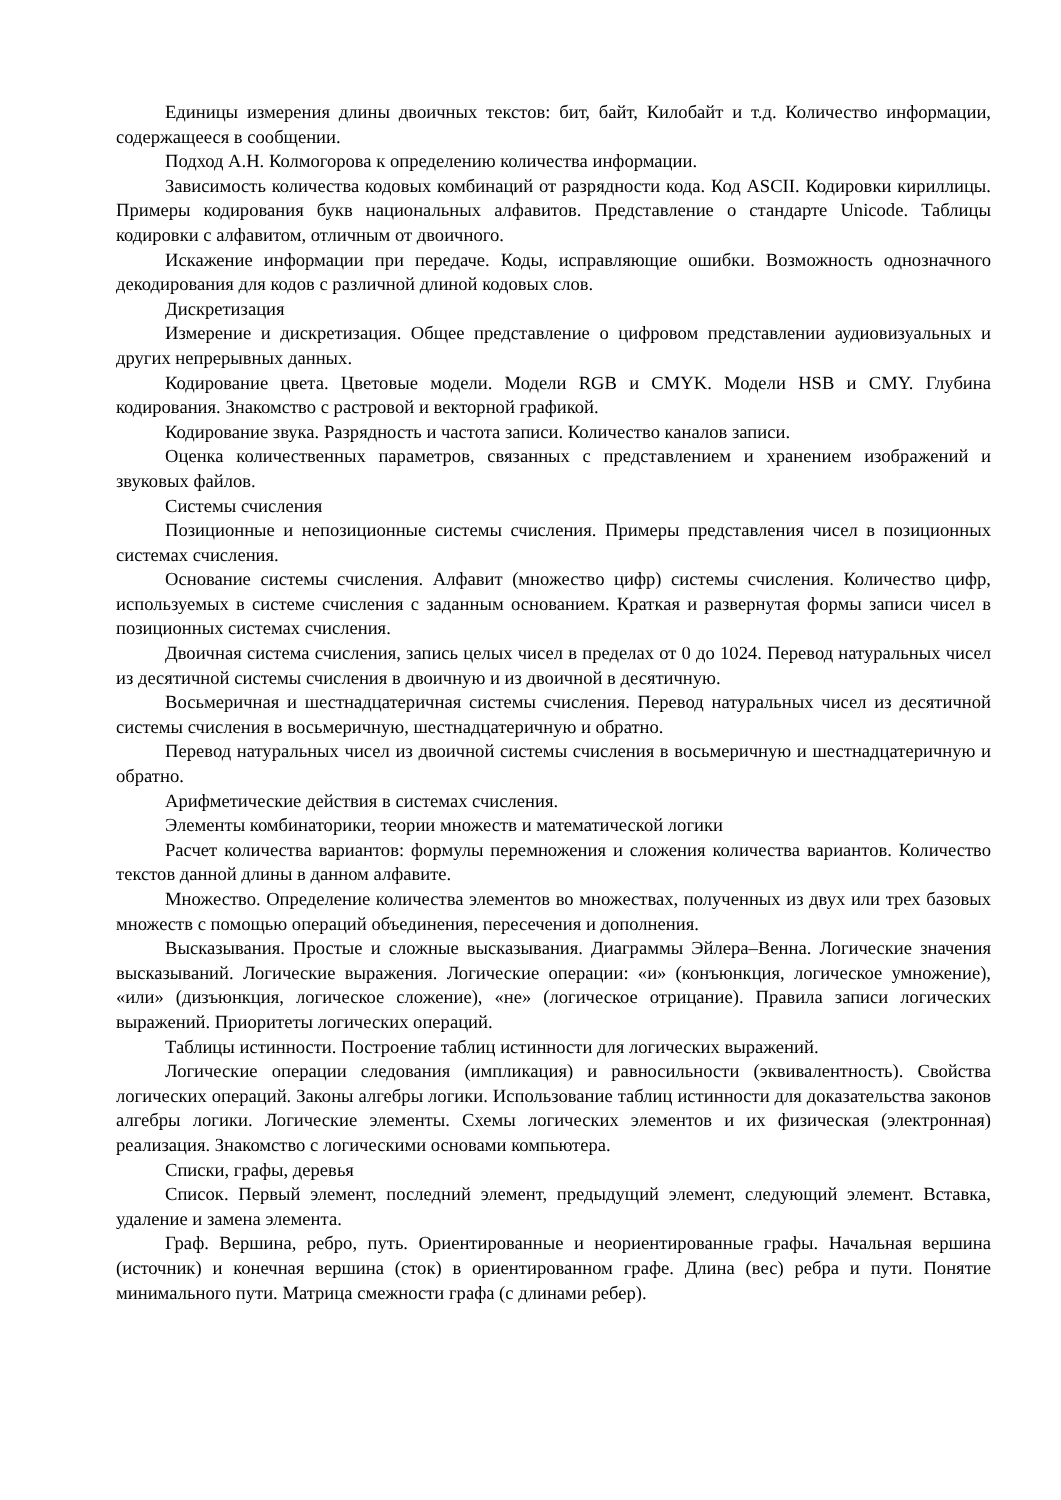Единицы измерения длины двоичных текстов: бит, байт, Килобайт и т.д. Количество информации, содержащееся в сообщении.
Подход А.Н. Колмогорова к определению количества информации.
Зависимость количества кодовых комбинаций от разрядности кода. Код ASCII. Кодировки кириллицы. Примеры кодирования букв национальных алфавитов. Представление о стандарте Unicode. Таблицы кодировки с алфавитом, отличным от двоичного.
Искажение информации при передаче. Коды, исправляющие ошибки. Возможность однозначного декодирования для кодов с различной длиной кодовых слов.
Дискретизация
Измерение и дискретизация. Общее представление о цифровом представлении аудиовизуальных и других непрерывных данных.
Кодирование цвета. Цветовые модели. Модели RGB и CMYK. Модели HSB и CMY. Глубина кодирования. Знакомство с растровой и векторной графикой.
Кодирование звука. Разрядность и частота записи. Количество каналов записи.
Оценка количественных параметров, связанных с представлением и хранением изображений и звуковых файлов.
Системы счисления
Позиционные и непозиционные системы счисления. Примеры представления чисел в позиционных системах счисления.
Основание системы счисления. Алфавит (множество цифр) системы счисления. Количество цифр, используемых в системе счисления с заданным основанием. Краткая и развернутая формы записи чисел в позиционных системах счисления.
Двоичная система счисления, запись целых чисел в пределах от 0 до 1024. Перевод натуральных чисел из десятичной системы счисления в двоичную и из двоичной в десятичную.
Восьмеричная и шестнадцатеричная системы счисления. Перевод натуральных чисел из десятичной системы счисления в восьмеричную, шестнадцатеричную и обратно.
Перевод натуральных чисел из двоичной системы счисления в восьмеричную и шестнадцатеричную и обратно.
Арифметические действия в системах счисления.
Элементы комбинаторики, теории множеств и математической логики
Расчет количества вариантов: формулы перемножения и сложения количества вариантов. Количество текстов данной длины в данном алфавите.
Множество. Определение количества элементов во множествах, полученных из двух или трех базовых множеств с помощью операций объединения, пересечения и дополнения.
Высказывания. Простые и сложные высказывания. Диаграммы Эйлера–Венна. Логические значения высказываний. Логические выражения. Логические операции: «и» (конъюнкция, логическое умножение), «или» (дизъюнкция, логическое сложение), «не» (логическое отрицание). Правила записи логических выражений. Приоритеты логических операций.
Таблицы истинности. Построение таблиц истинности для логических выражений.
Логические операции следования (импликация) и равносильности (эквивалентность). Свойства логических операций. Законы алгебры логики. Использование таблиц истинности для доказательства законов алгебры логики. Логические элементы. Схемы логических элементов и их физическая (электронная) реализация. Знакомство с логическими основами компьютера.
Списки, графы, деревья
Список. Первый элемент, последний элемент, предыдущий элемент, следующий элемент. Вставка, удаление и замена элемента.
Граф. Вершина, ребро, путь. Ориентированные и неориентированные графы. Начальная вершина (источник) и конечная вершина (сток) в ориентированном графе. Длина (вес) ребра и пути. Понятие минимального пути. Матрица смежности графа (с длинами ребер).